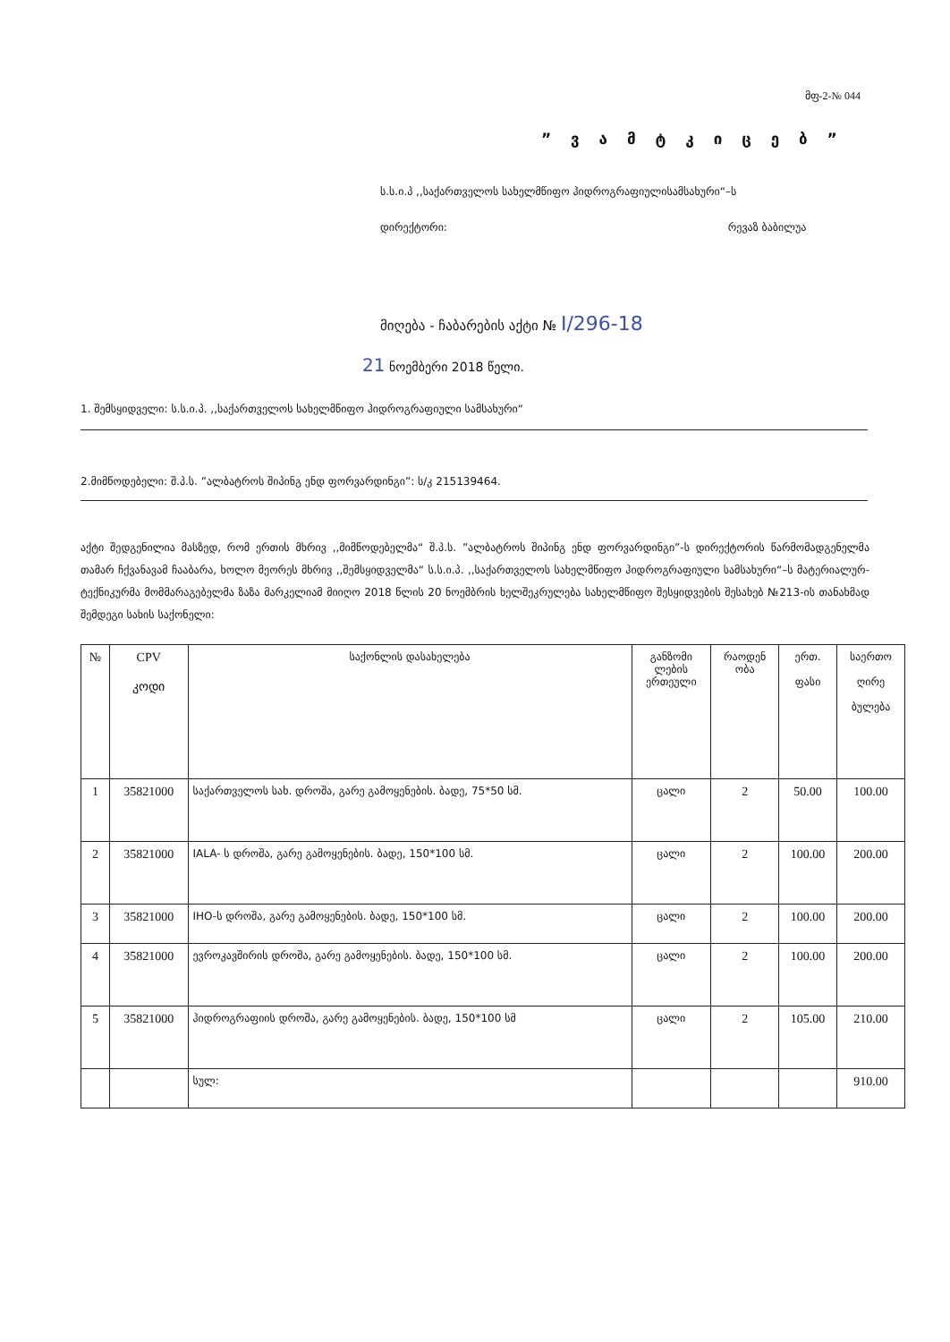მფ-2-№ 044
” ვ ა მ ტ კ ი ც ე ბ ”
ს.ს.ი.პ ,,საქართველოს სახელმწიფო ჰიდროგრაფიულისამსახური“–ს
დირექტორი: რევაზ ბაბილუა
მიღება - ჩაბარების აქტი № I/296-18
21 ნოემბერი 2018 წელი.
1. შემსყიდველი: ს.ს.ი.პ. ,,საქართველოს სახელმწიფო ჰიდროგრაფიული სამსახური“
2.მიმწოდებელი: შ.პ.ს. ”ალბატროს შიპინგ ენდ ფორვარდინგი”: ს/კ 215139464.
აქტი შედგენილია მასზედ, რომ ერთის მხრივ ,,მიმწოდებელმა“ შ.პ.ს. ”ალბატროს შიპინგ ენდ ფორვარდინგი”-ს დირექტორის წარმომადგენელმა თამარ ჩქვანავამ ჩააბარა, ხოლო მეორეს მხრივ ,,შემსყიდველმა“ ს.ს.ი.პ. ,,საქართველოს სახელმწიფო ჰიდროგრაფიული სამსახური“–ს მატერიალურ-ტექნიკურმა მომმარაგებელმა ზაზა მარკელიამ მიიღო 2018 წლის 20 ნოემბრის ხელშეკრულება სახელმწიფო შესყიდვების შესახებ №213-ის თანახმად შემდეგი სახის საქონელი:
| № | CPV კოდი | საქონლის დასახელება | განზომი ლების ერთეული | რაოდენ ობა | ერთ. ფასი | საერთო ღირე ბულება |
| --- | --- | --- | --- | --- | --- | --- |
| 1 | 35821000 | საქართველოს სახ. დროშა, გარე გამოყენების. ბადე, 75*50 სმ. | ცალი | 2 | 50.00 | 100.00 |
| 2 | 35821000 | IALA- ს დროშა, გარე გამოყენების. ბადე, 150*100 სმ. | ცალი | 2 | 100.00 | 200.00 |
| 3 | 35821000 | IHO-ს დროშა, გარე გამოყენების. ბადე, 150*100 სმ. | ცალი | 2 | 100.00 | 200.00 |
| 4 | 35821000 | ევროკავშირის დროშა, გარე გამოყენების. ბადე, 150*100 სმ. | ცალი | 2 | 100.00 | 200.00 |
| 5 | 35821000 | ჰიდროგრაფიის დროშა, გარე გამოყენების. ბადე, 150*100 სმ | ცალი | 2 | 105.00 | 210.00 |
| | | სულ: | | | | 910.00 |